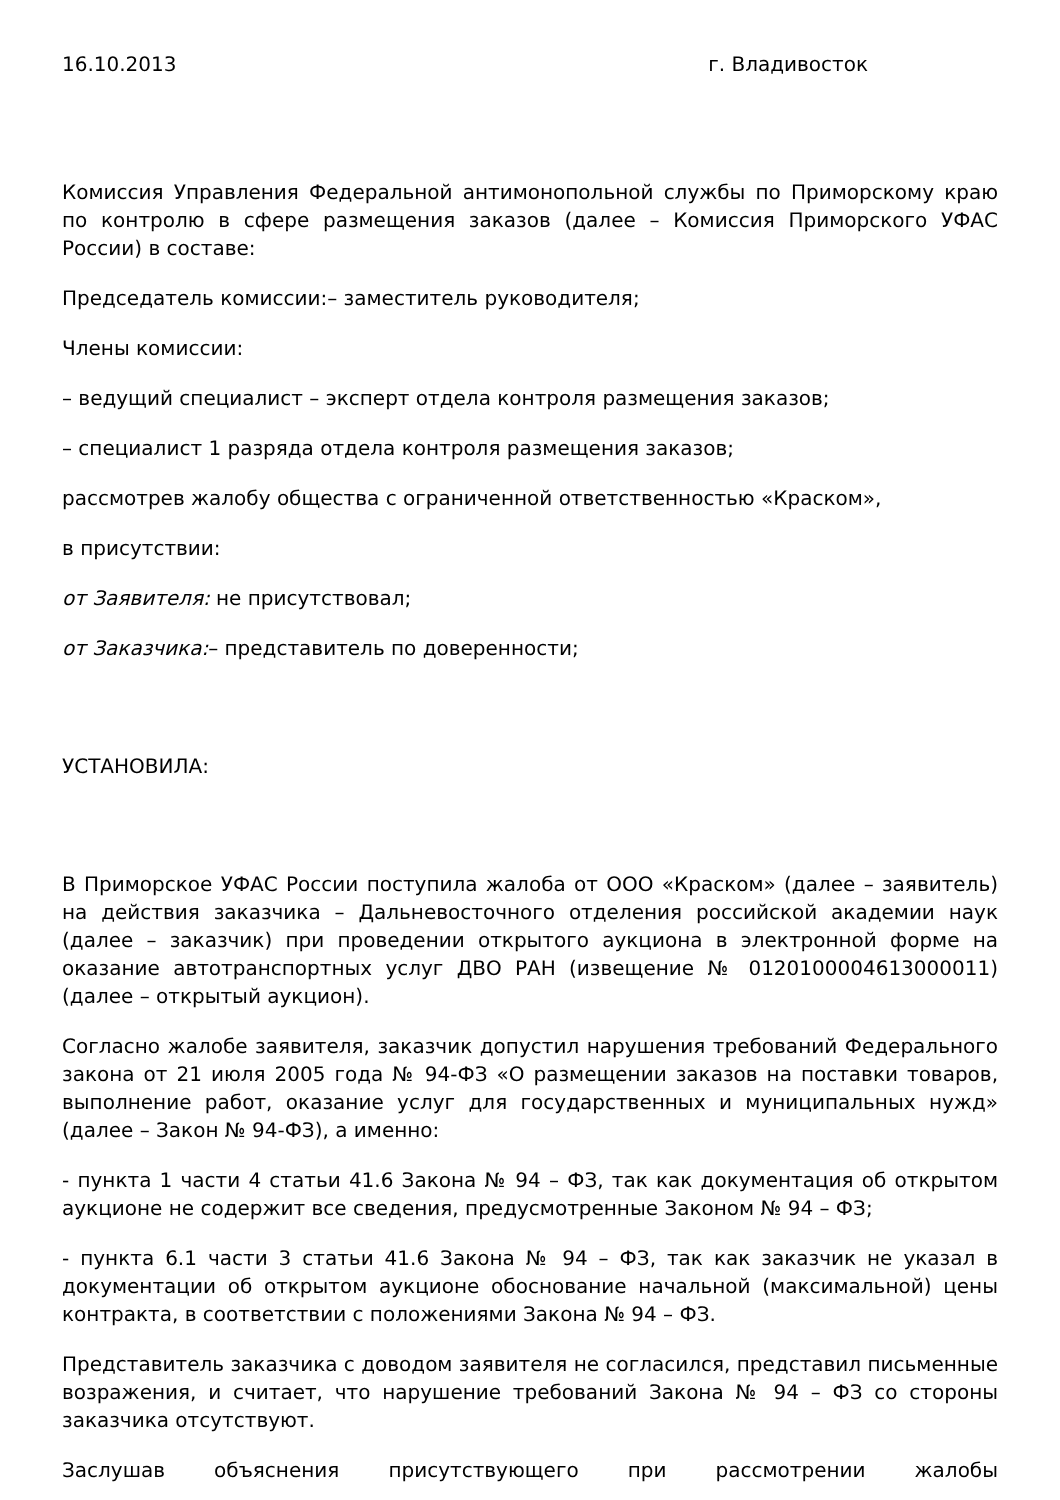16.10.2013 г. Владивосток
Комиссия Управления Федеральной антимонопольной службы по Приморскому краю по контролю в сфере размещения заказов (далее – Комиссия Приморского УФАС России) в составе:
Председатель комиссии:– заместитель руководителя;
Члены комиссии:
– ведущий специалист – эксперт отдела контроля размещения заказов;
– специалист 1 разряда отдела контроля размещения заказов;
рассмотрев жалобу общества с ограниченной ответственностью «Краском»,
в присутствии:
от Заявителя: не присутствовал;
от Заказчика:– представитель по доверенности;
УСТАНОВИЛА:
В Приморское УФАС России поступила жалоба от ООО «Краском» (далее – заявитель) на действия заказчика – Дальневосточного отделения российской академии наук (далее – заказчик) при проведении открытого аукциона в электронной форме на оказание автотранспортных услуг ДВО РАН (извещение № 0120100004613000011) (далее – открытый аукцион).
Согласно жалобе заявителя, заказчик допустил нарушения требований Федерального закона от 21 июля 2005 года № 94-ФЗ «О размещении заказов на поставки товаров, выполнение работ, оказание услуг для государственных и муниципальных нужд» (далее – Закон № 94-ФЗ), а именно:
- пункта 1 части 4 статьи 41.6 Закона № 94 – ФЗ, так как документация об открытом аукционе не содержит все сведения, предусмотренные Законом № 94 – ФЗ;
- пункта 6.1 части 3 статьи 41.6 Закона № 94 – ФЗ, так как заказчик не указал в документации об открытом аукционе обоснование начальной (максимальной) цены контракта, в соответствии с положениями Закона № 94 – ФЗ.
Представитель заказчика с доводом заявителя не согласился, представил письменные возражения, и считает, что нарушение требований Закона № 94 – ФЗ со стороны заказчика отсутствуют.
Заслушав объяснения присутствующего при рассмотрении жалобы